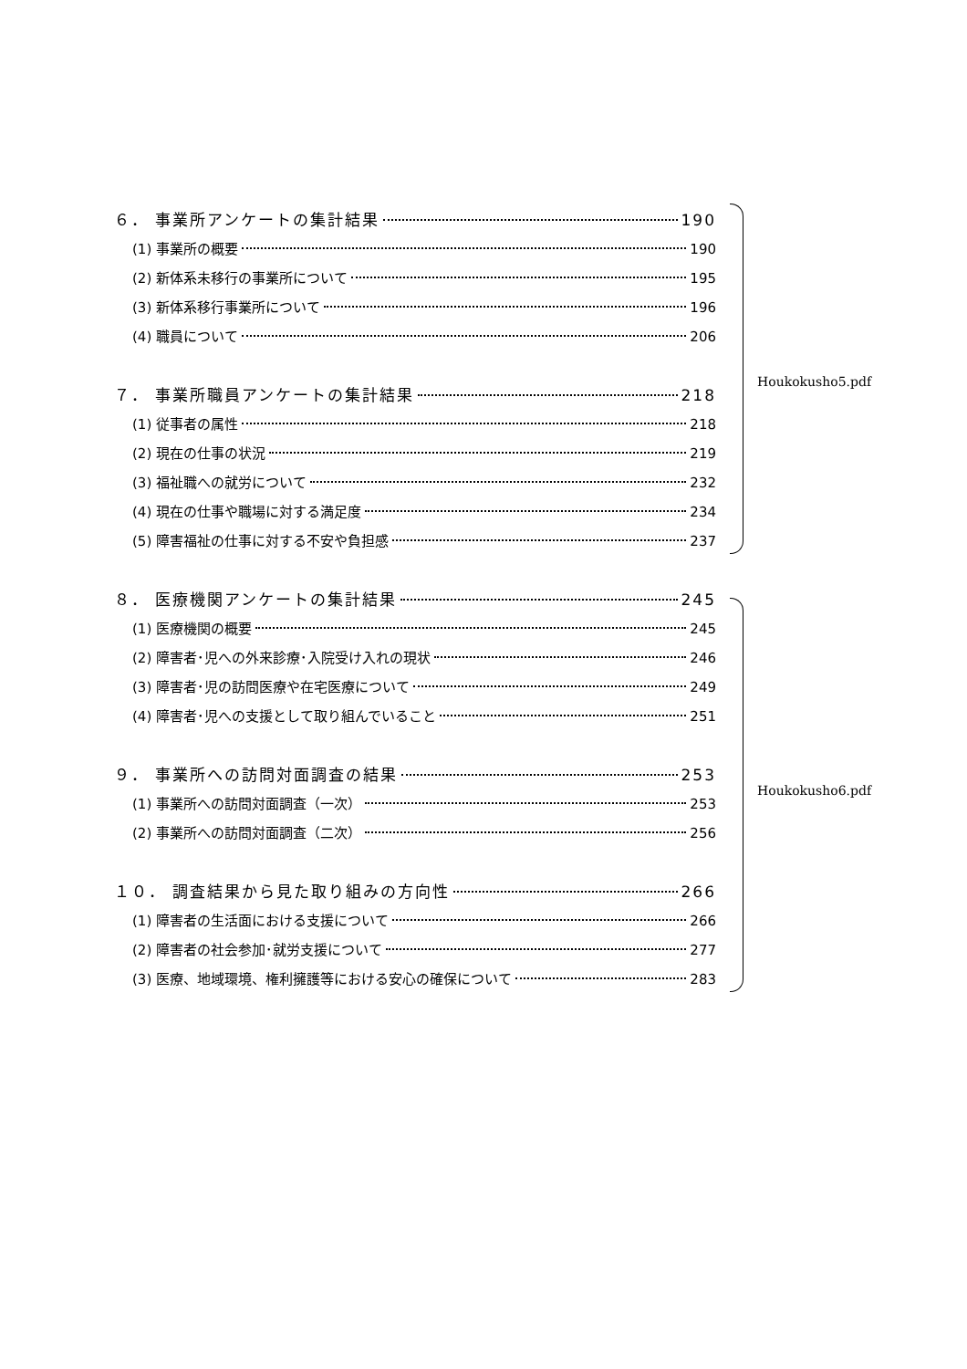６． 事業所アンケートの集計結果 190
(1) 事業所の概要 190
(2) 新体系未移行の事業所について 195
(3) 新体系移行事業所について 196
(4) 職員について 206
７． 事業所職員アンケートの集計結果 218
(1) 従事者の属性 218
(2) 現在の仕事の状況 219
(3) 福祉職への就労について 232
(4) 現在の仕事や職場に対する満足度 234
(5) 障害福祉の仕事に対する不安や負担感 237
８． 医療機関アンケートの集計結果 245
(1) 医療機関の概要 245
(2) 障害者･児への外来診療･入院受け入れの現状 246
(3) 障害者･児の訪問医療や在宅医療について 249
(4) 障害者･児への支援として取り組んでいること 251
９． 事業所への訪問対面調査の結果 253
(1) 事業所への訪問対面調査（一次） 253
(2) 事業所への訪問対面調査（二次） 256
１０． 調査結果から見た取り組みの方向性 266
(1) 障害者の生活面における支援について 266
(2) 障害者の社会参加･就労支援について 277
(3) 医療、地域環境、権利擁護等における安心の確保について 283
Houkokusho5.pdf
Houkokusho6.pdf